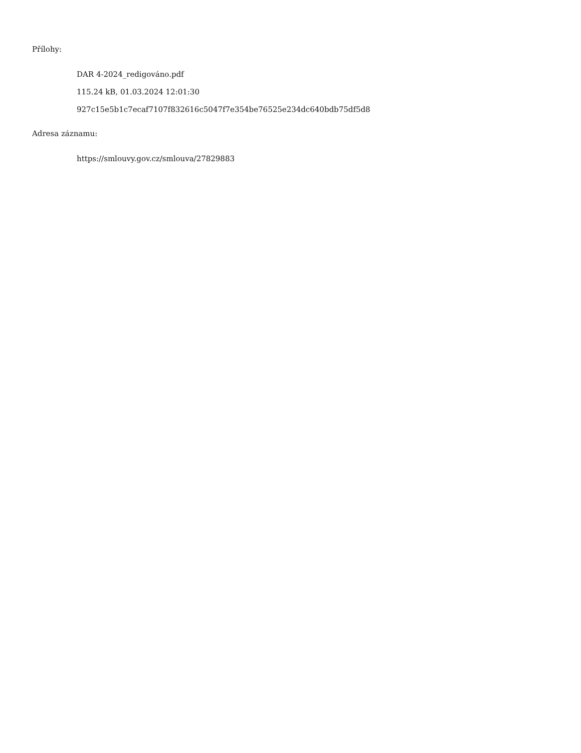Přílohy:
DAR 4-2024_redigováno.pdf
115.24 kB, 01.03.2024 12:01:30
927c15e5b1c7ecaf7107f832616c5047f7e354be76525e234dc640bdb75df5d8
Adresa záznamu:
https://smlouvy.gov.cz/smlouva/27829883